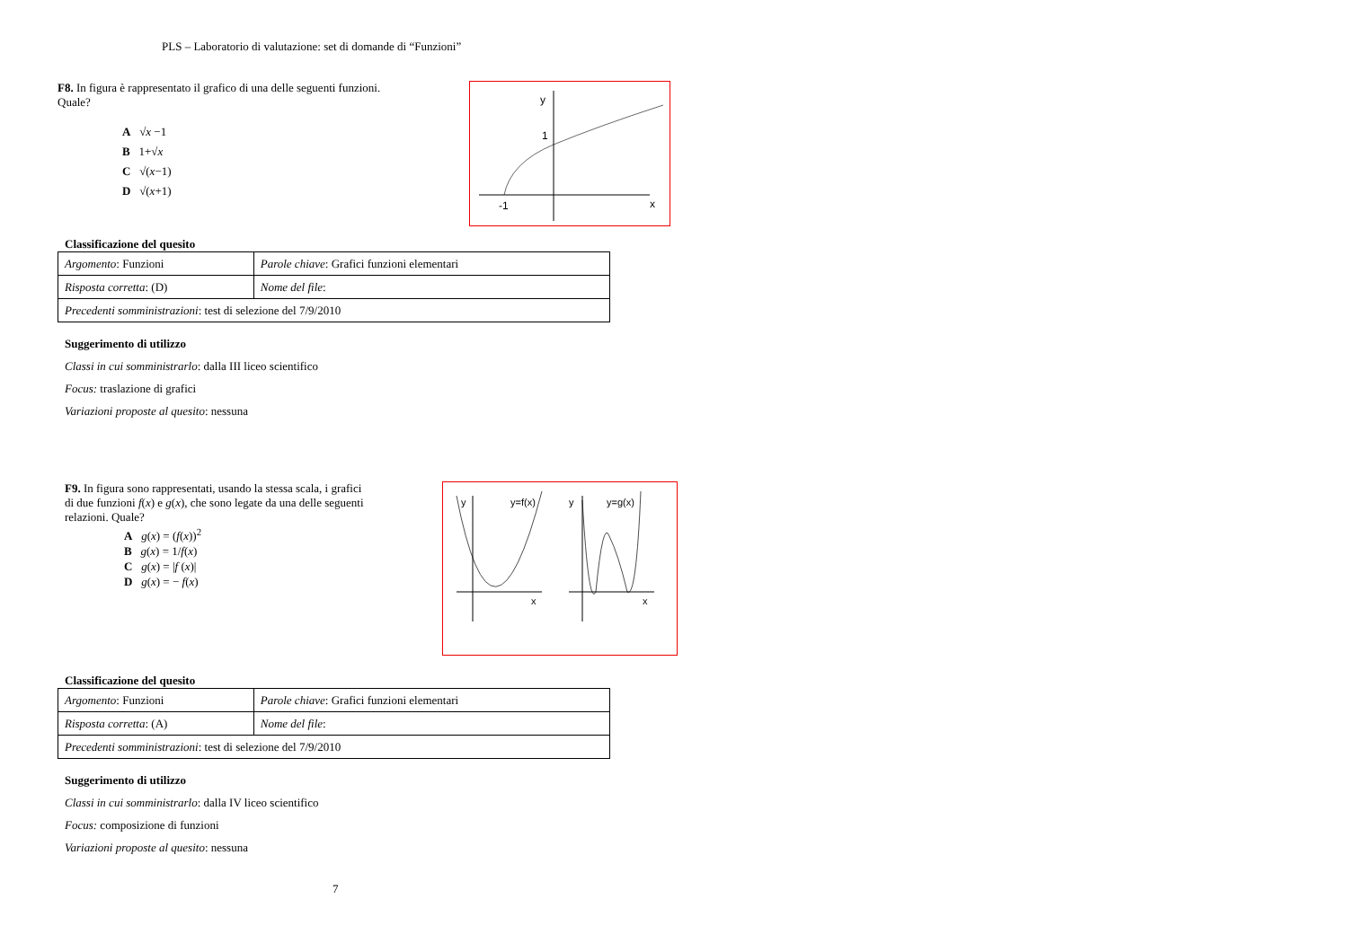PLS – Laboratorio di valutazione: set di domande di “Funzioni”
F8. In figura è rappresentato il grafico di una delle seguenti funzioni. Quale?
A √x −1
B 1+√x
C √(x−1)
D √(x+1)
y
1
-1
x
Classificazione del quesito
| Argomento : Funzioni | Parole chiave : Grafici funzioni elementari |
| Risposta corretta : (D) | Nome del file : |
| Precedenti somministrazioni : test di selezione del 7/9/2010 | |
Suggerimento di utilizzo
Classi in cui somministrarlo: dalla III liceo scientifico
Focus: traslazione di grafici
Variazioni proposte al quesito: nessuna
F9. In figura sono rappresentati, usando la stessa scala, i grafici di due funzioni f(x) e g(x), che sono legate da una delle seguenti relazioni. Quale?
A g(x) = (f(x))<sup>2</sup>
B g(x) = 1/f(x)
C g(x) = |f (x)|
D g(x) = − f(x)
y
y=f(x)
y
y=g(x)
x
x
Classificazione del quesito
| Argomento : Funzioni | Parole chiave : Grafici funzioni elementari |
| Risposta corretta : (A) | Nome del file : |
| Precedenti somministrazioni : test di selezione del 7/9/2010 | |
Suggerimento di utilizzo
Classi in cui somministrarlo: dalla IV liceo scientifico
Focus: composizione di funzioni
Variazioni proposte al quesito: nessuna
7